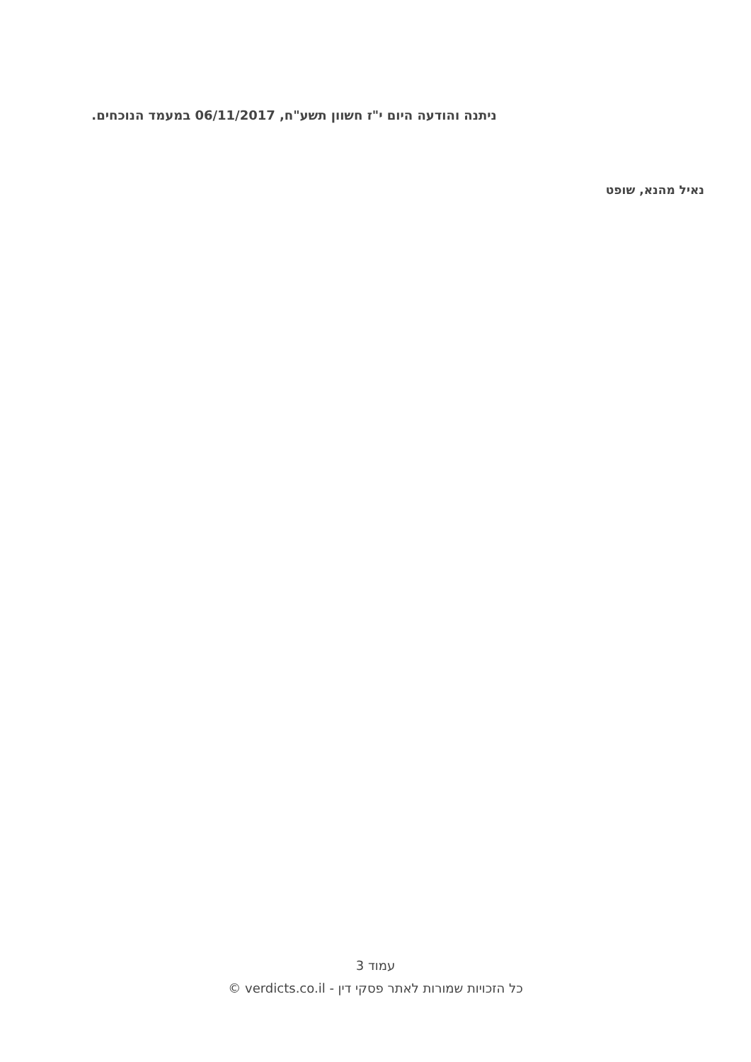ניתנה והודעה היום י"ז חשוון תשע"ח, 06/11/2017 במעמד הנוכחים.
נאיל מהנא, שופט
עמוד 3
כל הזכויות שמורות לאתר פסקי דין - verdicts.co.il ©